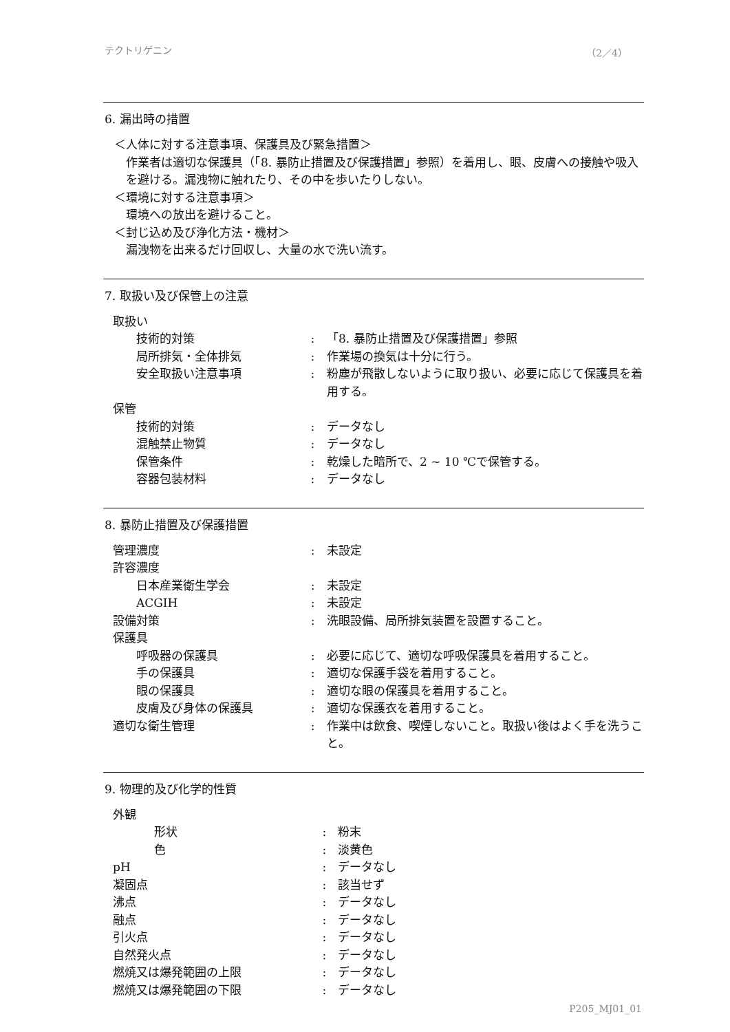テクトリゲニン （2／4）
6. 漏出時の措置
＜人体に対する注意事項、保護具及び緊急措置＞
作業者は適切な保護具（「8. 暴防止措置及び保護措置」参照）を着用し、眼、皮膚への接触や吸入を避ける。漏洩物に触れたり、その中を歩いたりしない。
＜環境に対する注意事項＞
環境への放出を避けること。
＜封じ込め及び浄化方法・機材＞
漏洩物を出来るだけ回収し、大量の水で洗い流す。
7. 取扱い及び保管上の注意
| 取扱い | | |
| 技術的対策 | : | 「8. 暴防止措置及び保護措置」参照 |
| 局所排気・全体排気 | : | 作業場の換気は十分に行う。 |
| 安全取扱い注意事項 | : | 粉塵が飛散しないように取り扱い、必要に応じて保護具を着用する。 |
| 保管 | | |
| 技術的対策 | : | データなし |
| 混触禁止物質 | : | データなし |
| 保管条件 | : | 乾燥した暗所で、2 ~ 10 ℃で保管する。 |
| 容器包装材料 | : | データなし |
8. 暴防止措置及び保護措置
| 管理濃度 | : | 未設定 |
| 許容濃度 | | |
| 日本産業衛生学会 | : | 未設定 |
| ACGIH | : | 未設定 |
| 設備対策 | : | 洗眼設備、局所排気装置を設置すること。 |
| 保護具 | | |
| 呼吸器の保護具 | : | 必要に応じて、適切な呼吸保護具を着用すること。 |
| 手の保護具 | : | 適切な保護手袋を着用すること。 |
| 眼の保護具 | : | 適切な眼の保護具を着用すること。 |
| 皮膚及び身体の保護具 | : | 適切な保護衣を着用すること。 |
| 適切な衛生管理 | : | 作業中は飲食、喫煙しないこと。取扱い後はよく手を洗うこと。 |
9. 物理的及び化学的性質
| 外観 | | |
| 形状 | : | 粉末 |
| 色 | : | 淡黄色 |
| pH | : | データなし |
| 凝固点 | : | 該当せず |
| 沸点 | : | データなし |
| 融点 | : | データなし |
| 引火点 | : | データなし |
| 自然発火点 | : | データなし |
| 燃焼又は爆発範囲の上限 | : | データなし |
| 燃焼又は爆発範囲の下限 | : | データなし |
P205_MJ01_01